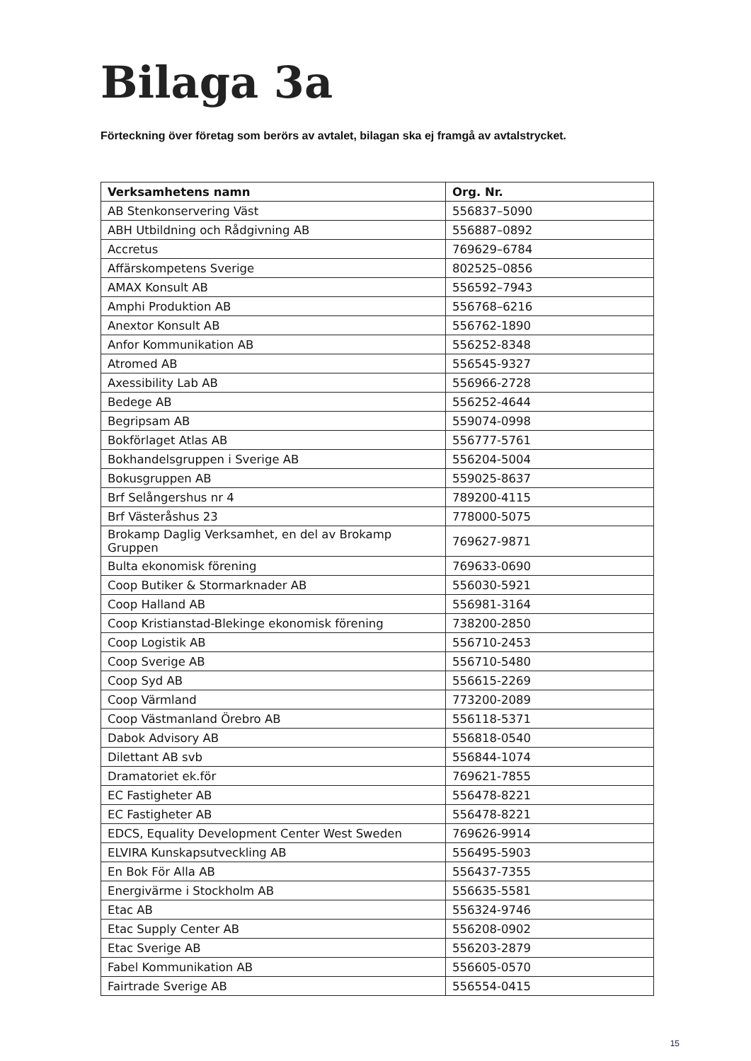Bilaga 3a
Förteckning över företag som berörs av avtalet, bilagan ska ej framgå av avtalstrycket.
| Verksamhetens namn | Org. Nr. |
| --- | --- |
| AB Stenkonservering Väst | 556837–5090 |
| ABH Utbildning och Rådgivning AB | 556887–0892 |
| Accretus | 769629–6784 |
| Affärskompetens Sverige | 802525–0856 |
| AMAX Konsult AB | 556592–7943 |
| Amphi Produktion AB | 556768–6216 |
| Anextor Konsult AB | 556762-1890 |
| Anfor Kommunikation AB | 556252-8348 |
| Atromed AB | 556545-9327 |
| Axessibility Lab AB | 556966-2728 |
| Bedege AB | 556252-4644 |
| Begripsam AB | 559074-0998 |
| Bokförlaget Atlas AB | 556777-5761 |
| Bokhandelsgruppen i Sverige AB | 556204-5004 |
| Bokusgruppen AB | 559025-8637 |
| Brf Selångershus nr 4 | 789200-4115 |
| Brf Västeråshus 23 | 778000-5075 |
| Brokamp Daglig Verksamhet, en del av Brokamp Gruppen | 769627-9871 |
| Bulta ekonomisk förening | 769633-0690 |
| Coop Butiker & Stormarknader AB | 556030-5921 |
| Coop Halland AB | 556981-3164 |
| Coop Kristianstad-Blekinge ekonomisk förening | 738200-2850 |
| Coop Logistik AB | 556710-2453 |
| Coop Sverige AB | 556710-5480 |
| Coop Syd AB | 556615-2269 |
| Coop Värmland | 773200-2089 |
| Coop Västmanland Örebro AB | 556118-5371 |
| Dabok Advisory AB | 556818-0540 |
| Dilettant AB svb | 556844-1074 |
| Dramatoriet ek.för | 769621-7855 |
| EC Fastigheter AB | 556478-8221 |
| EC Fastigheter AB | 556478-8221 |
| EDCS, Equality Development Center West Sweden | 769626-9914 |
| ELVIRA Kunskapsutveckling AB | 556495-5903 |
| En Bok För Alla AB | 556437-7355 |
| Energivärme i Stockholm AB | 556635-5581 |
| Etac AB | 556324-9746 |
| Etac Supply Center AB | 556208-0902 |
| Etac Sverige AB | 556203-2879 |
| Fabel Kommunikation AB | 556605-0570 |
| Fairtrade Sverige AB | 556554-0415 |
15